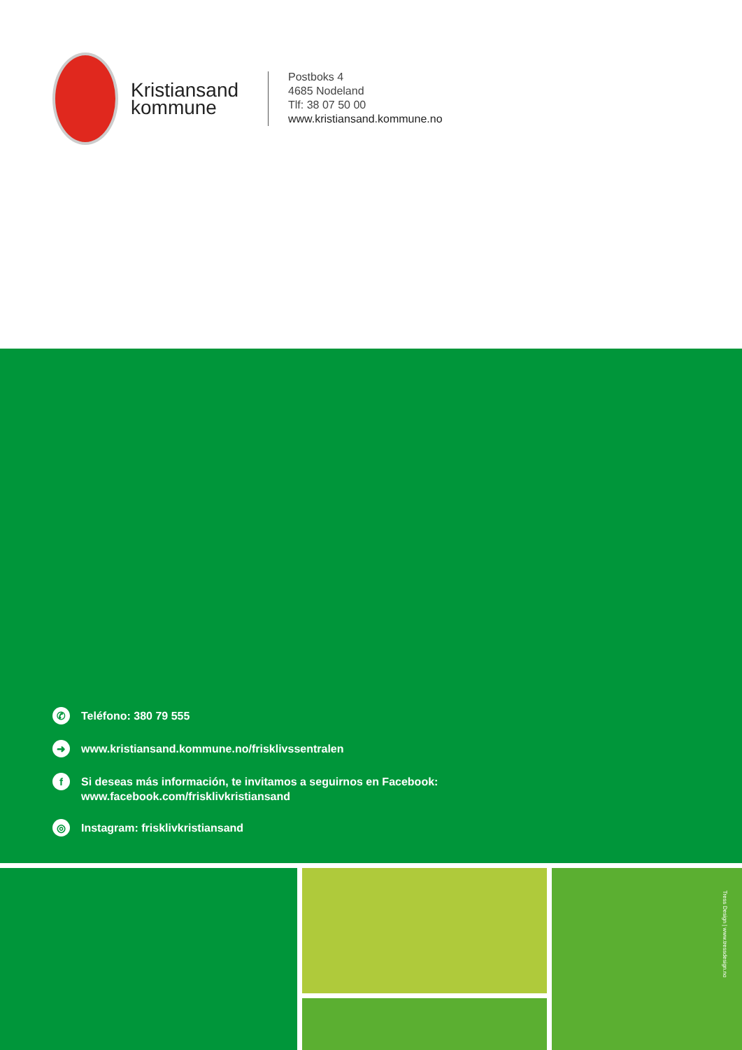Kristiansand kommune
Postboks 4
4685 Nodeland
Tlf: 38 07 50 00
www.kristiansand.kommune.no
✆
Teléfono: 380 79 555
➜
www.kristiansand.kommune.no/frisklivssentralen
f
Si deseas más información, te invitamos a seguirnos en Facebook:
www.facebook.com/frisklivkristiansand
◎
Instagram: frisklivkristiansand
Tress Design | www.tressdesign.no